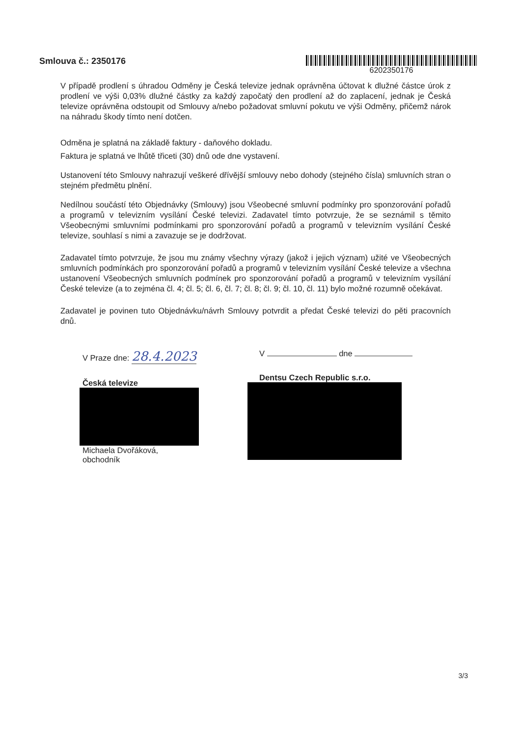Smlouva č.: 2350176 6202350176
V případě prodlení s úhradou Odměny je Česká televize jednak oprávněna účtovat k dlužné částce úrok z prodlení ve výši 0,03% dlužné částky za každý započatý den prodlení až do zaplacení, jednak je Česká televize oprávněna odstoupit od Smlouvy a/nebo požadovat smluvní pokutu ve výši Odměny, přičemž nárok na náhradu škody tímto není dotčen.
Odměna je splatná na základě faktury - daňového dokladu.
Faktura je splatná ve lhůtě třiceti (30) dnů ode dne vystavení.
Ustanovení této Smlouvy nahrazují veškeré dřívější smlouvy nebo dohody (stejného čísla) smluvních stran o stejném předmětu plnění.
Nedílnou součástí této Objednávky (Smlouvy) jsou Všeobecné smluvní podmínky pro sponzorování pořadů a programů v televizním vysílání České televizi. Zadavatel tímto potvrzuje, že se seznámil s těmito Všeobecnými smluvními podmínkami pro sponzorování pořadů a programů v televizním vysílání České televize, souhlasí s nimi a zavazuje se je dodržovat.
Zadavatel tímto potvrzuje, že jsou mu známy všechny výrazy (jakož i jejich význam) užité ve Všeobecných smluvních podmínkách pro sponzorování pořadů a programů v televizním vysílání České televize a všechna ustanovení Všeobecných smluvních podmínek pro sponzorování pořadů a programů v televizním vysílání České televize (a to zejména čl. 4; čl. 5; čl. 6, čl. 7; čl. 8; čl. 9; čl. 10, čl. 11) bylo možné rozumně očekávat.
Zadavatel je povinen tuto Objednávku/návrh Smlouvy potvrdit a předat České televizi do pěti pracovních dnů.
V Praze dne: 28.4.2023
Česká televize
Michaela Dvořáková,
obchodník
V dne
Dentsu Czech Republic s.r.o.
3/3